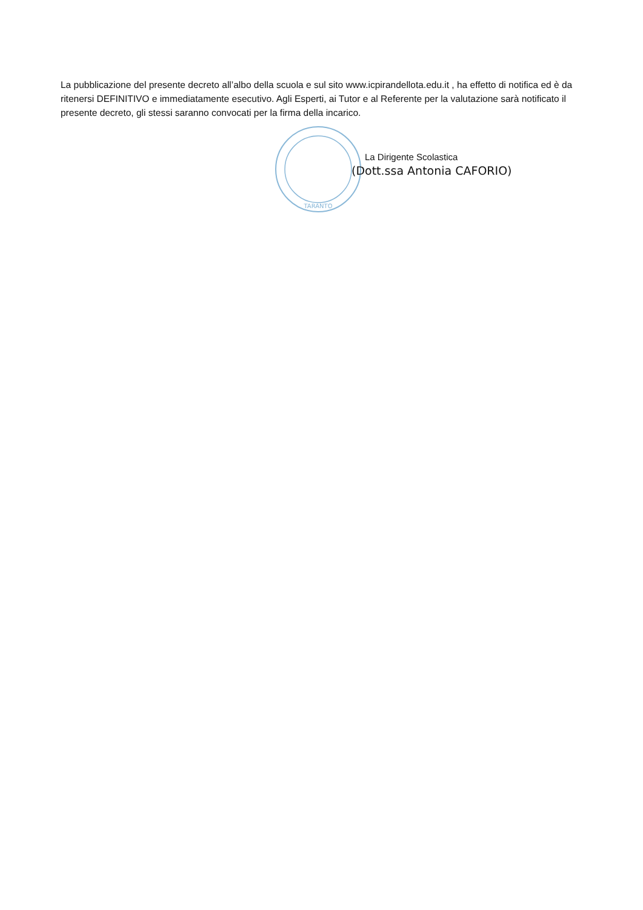La pubblicazione del presente decreto all’albo della scuola e sul sito www.icpirandellota.edu.it , ha effetto di notifica ed è da ritenersi DEFINITIVO e immediatamente esecutivo. Agli Esperti, ai Tutor e al Referente per la valutazione sarà notificato il presente decreto, gli stessi saranno convocati per la firma della incarico.
TARANTO
La Dirigente Scolastica
(Dott.ssa Antonia CAFORIO)